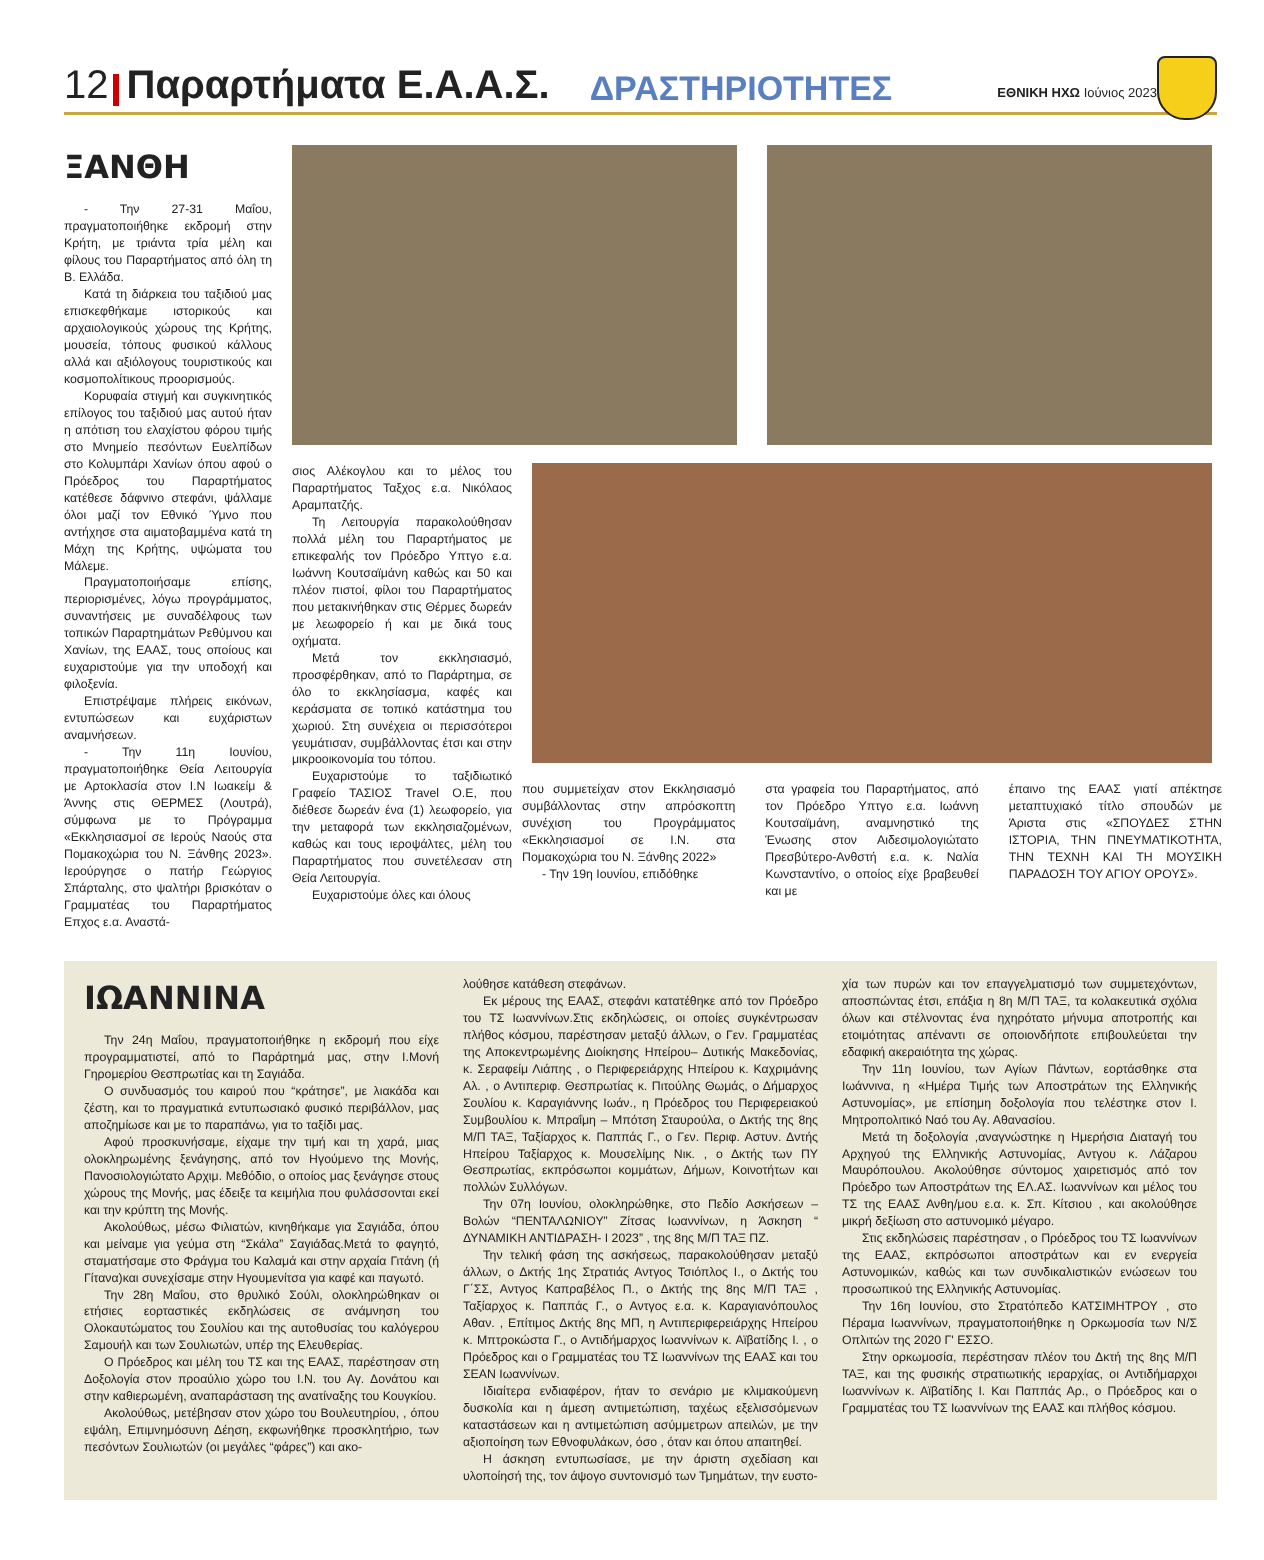12 Παραρτήματα Ε.Α.Α.Σ. ΔΡΑΣΤΗΡΙΟΤΗΤΕΣ ΕΘΝΙΚΗ ΗΧΩ Ιούνιος 2023
ΞΑΝΘΗ
- Την 27-31 Μαΐου, πραγματοποιήθηκε εκδρομή στην Κρήτη, με τριάντα τρία μέλη και φίλους του Παραρτήματος από όλη τη Β. Ελλάδα.
Κατά τη διάρκεια του ταξιδιού μας επισκεφθήκαμε ιστορικούς και αρχαιολογικούς χώρους της Κρήτης, μουσεία, τόπους φυσικού κάλλους αλλά και αξιόλογους τουριστικούς και κοσμοπολίτικους προορισμούς.
Κορυφαία στιγμή και συγκινητικός επίλογος του ταξιδιού μας αυτού ήταν η απότιση του ελαχίστου φόρου τιμής στο Μνημείο πεσόντων Ευελπίδων στο Κολυμπάρι Χανίων όπου αφού ο Πρόεδρος του Παραρτήματος κατέθεσε δάφνινο στεφάνι, ψάλλαμε όλοι μαζί τον Εθνικό Ύμνο που αντήχησε στα αιματοβαμμένα κατά τη Μάχη της Κρήτης, υψώματα του Μάλεμε.
Πραγματοποιήσαμε επίσης, περιορισμένες, λόγω προγράμματος, συναντήσεις με συναδέλφους των τοπικών Παραρτημάτων Ρεθύμνου και Χανίων, της ΕΑΑΣ, τους οποίους και ευχαριστούμε για την υποδοχή και φιλοξενία.
Επιστρέψαμε πλήρεις εικόνων, εντυπώσεων και ευχάριστων αναμνήσεων.
- Την 11η Ιουνίου, πραγματοποιήθηκε Θεία Λειτουργία με Αρτοκλασία στον Ι.Ν Ιωακείμ & Άννης στις ΘΕΡΜΕΣ (Λουτρά), σύμφωνα με το Πρόγραμμα «Εκκλησιασμοί σε Ιερούς Ναούς στα Πομακοχώρια του Ν. Ξάνθης 2023». Ιερούργησε ο πατήρ Γεώργιος Σπάρταλης, στο ψαλτήρι βρισκόταν ο Γραμματέας του Παραρτήματος Επχος ε.α. Αναστά-
σιος Αλέκογλου και το μέλος του Παραρτήματος Ταξχος ε.α. Νικόλαος Αραμπατζής.
Τη Λειτουργία παρακολούθησαν πολλά μέλη του Παραρτήματος με επικεφαλής τον Πρόεδρο Υπτγο ε.α. Ιωάννη Κουτσαϊμάνη καθώς και 50 και πλέον πιστοί, φίλοι του Παραρτήματος που μετακινήθηκαν στις Θέρμες δωρεάν με λεωφορείο ή και με δικά τους οχήματα.
Μετά τον εκκλησιασμό, προσφέρθηκαν, από το Παράρτημα, σε όλο το εκκλησίασμα, καφές και κεράσματα σε τοπικό κατάστημα του χωριού. Στη συνέχεια οι περισσότεροι γευμάτισαν, συμβάλλοντας έτσι και στην μικροοικονομία του τόπου.
Ευχαριστούμε το ταξιδιωτικό Γραφείο ΤΑΣΙΟΣ Travel O.E, που διέθεσε δωρεάν ένα (1) λεωφορείο, για την μεταφορά των εκκλησιαζομένων, καθώς και τους ιεροψάλτες, μέλη του Παραρτήματος που συνετέλεσαν στη Θεία Λειτουργία.
Ευχαριστούμε όλες και όλους
που συμμετείχαν στον Εκκλησιασμό συμβάλλοντας στην απρόσκοπτη συνέχιση του Προγράμματος «Εκκλησιασμοί σε Ι.Ν. στα Πομακοχώρια του Ν. Ξάνθης 2022»
- Την 19η Ιουνίου, επιδόθηκε
στα γραφεία του Παραρτήματος, από τον Πρόεδρο Υπτγο ε.α. Ιωάννη Κουτσαϊμάνη, αναμνηστικό της Ένωσης στον Αιδεσιμολογιώτατο Πρεσβύτερο-Ανθστή ε.α. κ. Ναλία Κωνσταντίνο, ο οποίος είχε βραβευθεί και με
έπαινο της ΕΑΑΣ γιατί απέκτησε μεταπτυχιακό τίτλο σπουδών με Άριστα στις «ΣΠΟΥΔΕΣ ΣΤΗΝ ΙΣΤΟΡΙΑ, ΤΗΝ ΠΝΕΥΜΑΤΙΚΟΤΗΤΑ, ΤΗΝ ΤΕΧΝΗ ΚΑΙ ΤΗ ΜΟΥΣΙΚΗ ΠΑΡΑΔΟΣΗ ΤΟΥ ΑΓΙΟΥ ΟΡΟΥΣ».
ΙΩΑΝΝΙΝΑ
Την 24η Μαΐου, πραγματοποιήθηκε η εκδρομή που είχε προγραμματιστεί, από το Παράρτημά μας, στην Ι.Μονή Γηρομερίου Θεσπρωτίας και τη Σαγιάδα.
Ο συνδυασμός του καιρού που “κράτησε”, με λιακάδα και ζέστη, και το πραγματικά εντυπωσιακό φυσικό περιβάλλον, μας αποζημίωσε και με το παραπάνω, για το ταξίδι μας.
Αφού προσκυνήσαμε, είχαμε την τιμή και τη χαρά, μιας ολοκληρωμένης ξενάγησης, από τον Ηγούμενο της Μονής, Πανοσιολογιώτατο Αρχιμ. Μεθόδιο, ο οποίος μας ξενάγησε στους χώρους της Μονής, μας έδειξε τα κειμήλια που φυλάσσονται εκεί και την κρύπτη της Μονής.
Ακολούθως, μέσω Φιλιατών, κινηθήκαμε για Σαγιάδα, όπου και μείναμε για γεύμα στη “Σκάλα” Σαγιάδας.Μετά το φαγητό, σταματήσαμε στο Φράγμα του Καλαμά και στην αρχαία Γιτάνη (ή Γίτανα)και συνεχίσαμε στην Ηγουμενίτσα για καφέ και παγωτό.
Την 28η Μαΐου, στο θρυλικό Σούλι, ολοκληρώθηκαν οι ετήσιες εορταστικές εκδηλώσεις σε ανάμνηση του Ολοκαυτώματος του Σουλίου και της αυτοθυσίας του καλόγερου Σαμουήλ και των Σουλιωτών, υπέρ της Ελευθερίας.
Ο Πρόεδρος και μέλη του ΤΣ και της ΕΑΑΣ, παρέστησαν στη Δοξολογία στον προαύλιο χώρο του Ι.Ν. του Αγ. Δονάτου και στην καθιερωμένη, αναπαράσταση της ανατίναξης του Κουγκίου.
Ακολούθως, μετέβησαν στον χώρο του Βουλευτηρίου, , όπου εψάλη, Επιμνημόσυνη Δέηση, εκφωνήθηκε προσκλητήριο, των πεσόντων Σουλιωτών (οι μεγάλες “φάρες”) και ακο-
λούθησε κατάθεση στεφάνων.
Εκ μέρους της ΕΑΑΣ, στεφάνι κατατέθηκε από τον Πρόεδρο του ΤΣ Ιωαννίνων.Στις εκδηλώσεις, οι οποίες συγκέντρωσαν πλήθος κόσμου, παρέστησαν μεταξύ άλλων, ο Γεν. Γραμματέας της Αποκεντρωμένης Διοίκησης Ηπείρου– Δυτικής Μακεδονίας, κ. Σεραφείμ Λιάπης , ο Περιφερειάρχης Ηπείρου κ. Καχριμάνης Αλ. , ο Αντιπεριφ. Θεσπρωτίας κ. Πιτούλης Θωμάς, ο Δήμαρχος Σουλίου κ. Καραγιάννης Ιωάν., η Πρόεδρος του Περιφερειακού Συμβουλίου κ. Μπραΐμη – Μπότση Σταυρούλα, ο Δκτής της 8ης Μ/Π ΤΑΞ, Ταξίαρχος κ. Παππάς Γ., ο Γεν. Περιφ. Αστυν. Δντής Ηπείρου Ταξίαρχος κ. Μουσελίμης Νικ. , ο Δκτής των ΠΥ Θεσπρωτίας, εκπρόσωποι κομμάτων, Δήμων, Κοινοτήτων και πολλών Συλλόγων.
Την 07η Ιουνίου, ολοκληρώθηκε, στο Πεδίο Ασκήσεων – Βολών “ΠΕΝΤΑΛΩΝΙΟΥ” Ζίτσας Ιωαννίνων, η Άσκηση “ ΔΥΝΑΜΙΚΗ ΑΝΤΙΔΡΑΣΗ- Ι 2023” , της 8ης Μ/Π ΤΑΞ ΠΖ.
Την τελική φάση της ασκήσεως, παρακολούθησαν μεταξύ άλλων, ο Δκτής 1ης Στρατιάς Αντγος Τσιόπλος Ι., ο Δκτής του Γ΄ΣΣ, Αντγος Καπραβέλος Π., ο Δκτής της 8ης Μ/Π ΤΑΞ , Ταξίαρχος κ. Παππάς Γ., ο Αντγος ε.α. κ. Καραγιανόπουλος Αθαν. , Επίτιμος Δκτής 8ης ΜΠ, η Αντιπεριφερειάρχης Ηπείρου κ. Μπτροκώστα Γ., ο Αντιδήμαρχος Ιωαννίνων κ. Αϊβατίδης Ι. , ο Πρόεδρος και ο Γραμματέας του ΤΣ Ιωαννίνων της ΕΑΑΣ και του ΣΕΑΝ Ιωαννίνων.
Ιδιαίτερα ενδιαφέρον, ήταν το σενάριο με κλιμακούμενη δυσκολία και η άμεση αντιμετώπιση, ταχέως εξελισσόμενων καταστάσεων και η αντιμετώπιση ασύμμετρων απειλών, με την αξιοποίηση των Εθνοφυλάκων, όσο , όταν και όπου απαιτηθεί.
Η άσκηση εντυπωσίασε, με την άριστη σχεδίαση και υλοποίησή της, τον άψογο συντονισμό των Τμημάτων, την ευστο-
χία των πυρών και τον επαγγελματισμό των συμμετεχόντων, αποσπώντας έτσι, επάξια η 8η Μ/Π ΤΑΞ, τα κολακευτικά σχόλια όλων και στέλνοντας ένα ηχηρότατο μήνυμα αποτροπής και ετοιμότητας απέναντι σε οποιονδήποτε επιβουλεύεται την εδαφική ακεραιότητα της χώρας.
Την 11η Ιουνίου, των Αγίων Πάντων, εορτάσθηκε στα Ιωάννινα, η «Ημέρα Τιμής των Αποστράτων της Ελληνικής Αστυνομίας», με επίσημη δοξολογία που τελέστηκε στον Ι. Μητροπολιτικό Ναό του Αγ. Αθανασίου.
Μετά τη δοξολογία ,αναγνώστηκε η Ημερήσια Διαταγή του Αρχηγού της Ελληνικής Αστυνομίας, Αντγου κ. Λάζαρου Μαυρόπουλου. Ακολούθησε σύντομος χαιρετισμός από τον Πρόεδρο των Αποστράτων της ΕΛ.ΑΣ. Ιωαννίνων και μέλος του ΤΣ της ΕΑΑΣ Ανθη/μου ε.α. κ. Σπ. Κίτσιου , και ακολούθησε μικρή δεξίωση στο αστυνομικό μέγαρο.
Στις εκδηλώσεις παρέστησαν , ο Πρόεδρος του ΤΣ Ιωαννίνων της ΕΑΑΣ, εκπρόσωποι αποστράτων και εν ενεργεία Αστυνομικών, καθώς και των συνδικαλιστικών ενώσεων του προσωπικού της Ελληνικής Αστυνομίας.
Την 16η Ιουνίου, στο Στρατόπεδο ΚΑΤΣΙΜΗΤΡΟΥ , στο Πέραμα Ιωαννίνων, πραγματοποιήθηκε η Ορκωμοσία των Ν/Σ Οπλιτών της 2020 Γ' ΕΣΣΟ.
Στην ορκωμοσία, περέστησαν πλέον του Δκτή της 8ης Μ/Π ΤΑΞ, και της φυσικής στρατιωτικής ιεραρχίας, οι Αντιδήμαρχοι Ιωαννίνων κ. Αϊβατίδης Ι. Και Παππάς Αρ., ο Πρόεδρος και ο Γραμματέας του ΤΣ Ιωαννίνων της ΕΑΑΣ και πλήθος κόσμου.